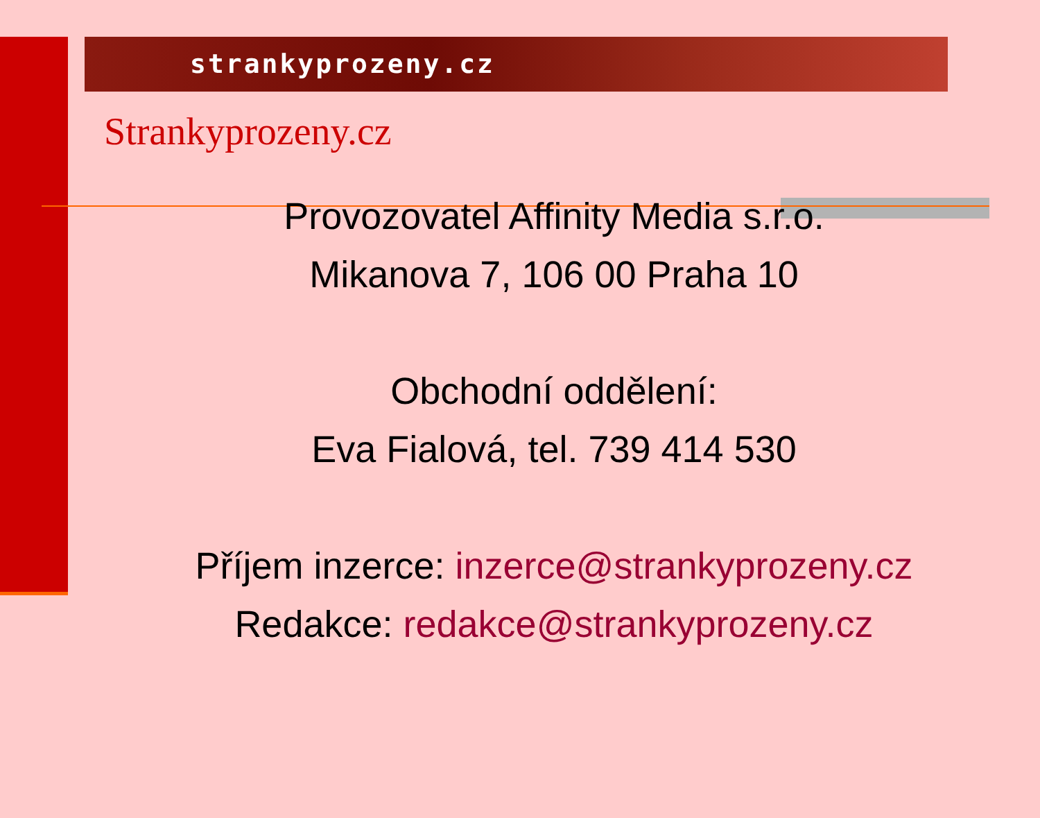strankyprozeny.cz
Strankyprozeny.cz
Provozovatel Affinity Media s.r.o.
Mikanova 7, 106 00 Praha 10
Obchodní oddělení:
Eva Fialová, tel. 739 414 530
Příjem inzerce: inzerce@strankyprozeny.cz
Redakce: redakce@strankyprozeny.cz